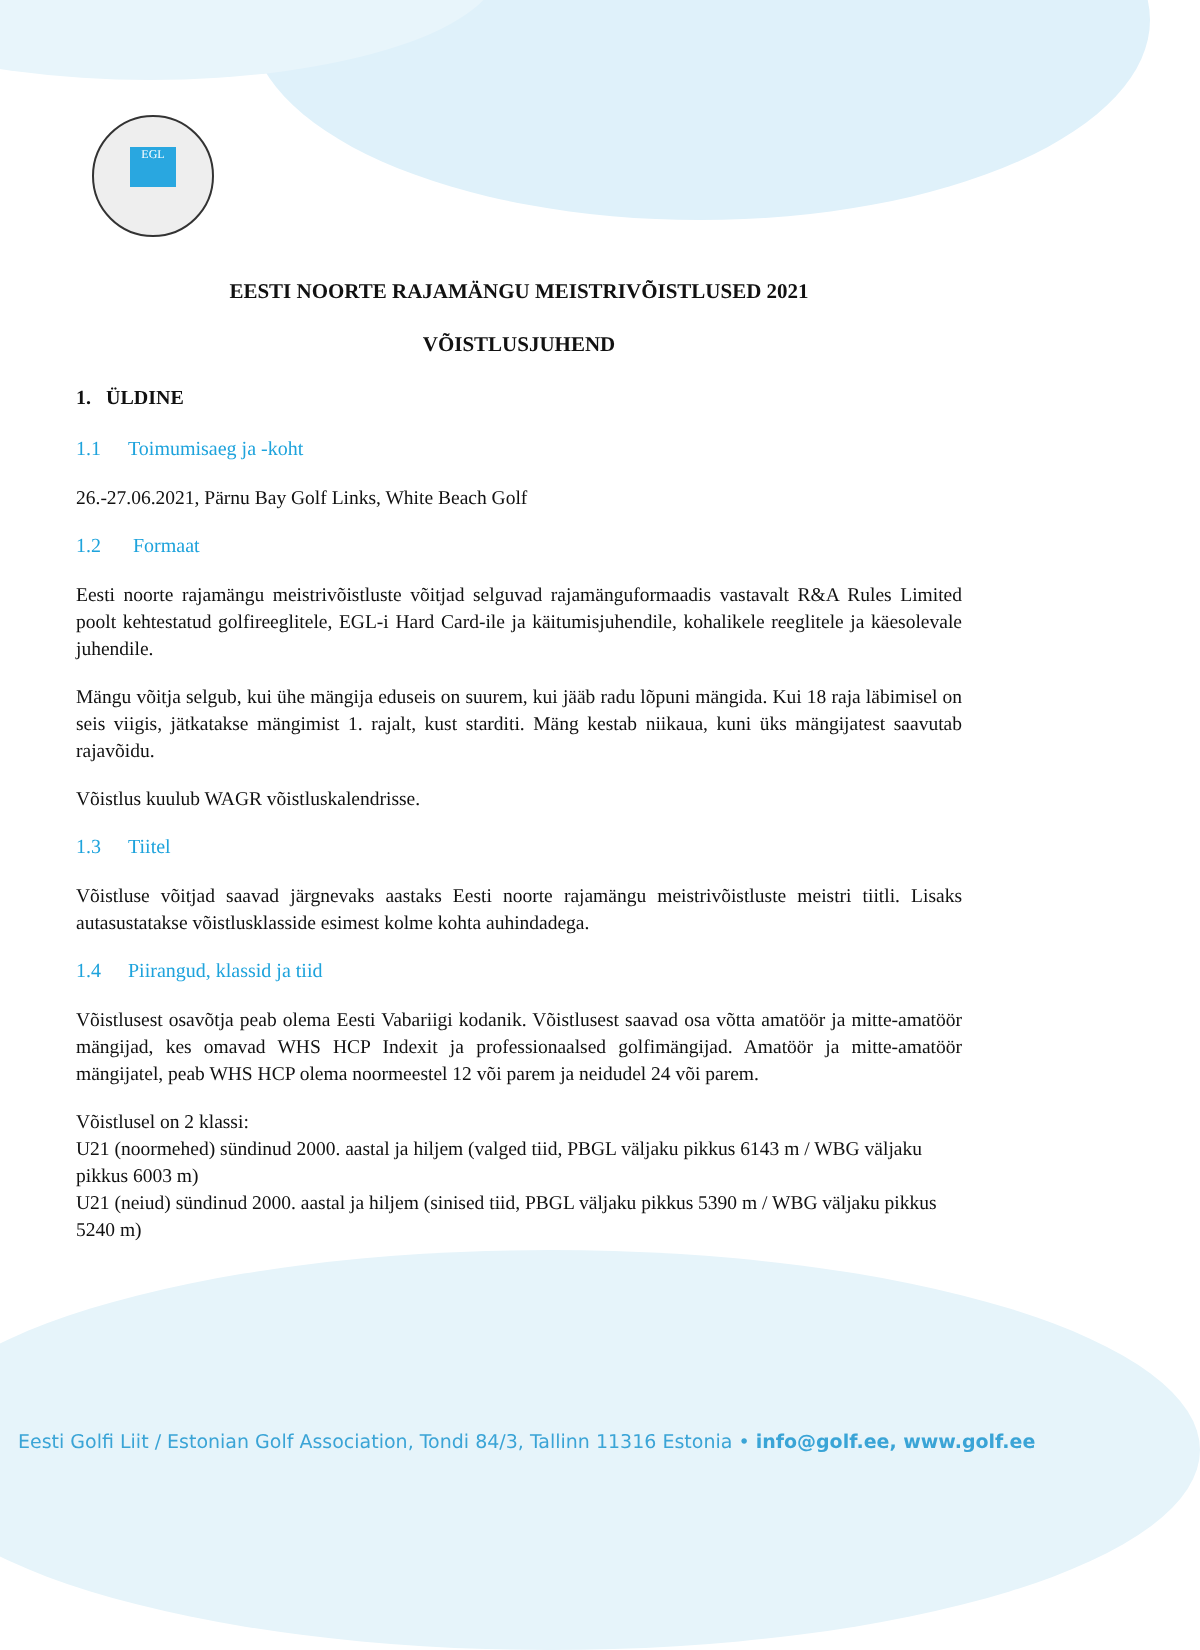EGL
EESTI NOORTE RAJAMÄNGU MEISTRIVÕISTLUSED 2021
VÕISTLUSJUHEND
1. ÜLDINE
1.1 Toimumisaeg ja -koht
26.-27.06.2021, Pärnu Bay Golf Links, White Beach Golf
1.2 Formaat
Eesti noorte rajamängu meistrivõistluste võitjad selguvad rajamänguformaadis vastavalt R&A Rules Limited poolt kehtestatud golfireeglitele, EGL-i Hard Card-ile ja käitumisjuhendile, kohalikele reeglitele ja käesolevale juhendile.
Mängu võitja selgub, kui ühe mängija eduseis on suurem, kui jääb radu lõpuni mängida. Kui 18 raja läbimisel on seis viigis, jätkatakse mängimist 1. rajalt, kust starditi. Mäng kestab niikaua, kuni üks mängijatest saavutab rajavõidu.
Võistlus kuulub WAGR võistluskalendrisse.
1.3 Tiitel
Võistluse võitjad saavad järgnevaks aastaks Eesti noorte rajamängu meistrivõistluste meistri tiitli. Lisaks autasustatakse võistlusklasside esimest kolme kohta auhindadega.
1.4 Piirangud, klassid ja tiid
Võistlusest osavõtja peab olema Eesti Vabariigi kodanik. Võistlusest saavad osa võtta amatöör ja mitte-amatöör mängijad, kes omavad WHS HCP Indexit ja professionaalsed golfimängijad. Amatöör ja mitte-amatöör mängijatel, peab WHS HCP olema noormeestel 12 või parem ja neidudel 24 või parem.
Võistlusel on 2 klassi:
U21 (noormehed) sündinud 2000. aastal ja hiljem (valged tiid, PBGL väljaku pikkus 6143 m / WBG väljaku pikkus 6003 m)
U21 (neiud) sündinud 2000. aastal ja hiljem (sinised tiid, PBGL väljaku pikkus 5390 m / WBG väljaku pikkus 5240 m)
Eesti Golfi Liit / Estonian Golf Association, Tondi 84/3, Tallinn 11316 Estonia • info@golf.ee, www.golf.ee